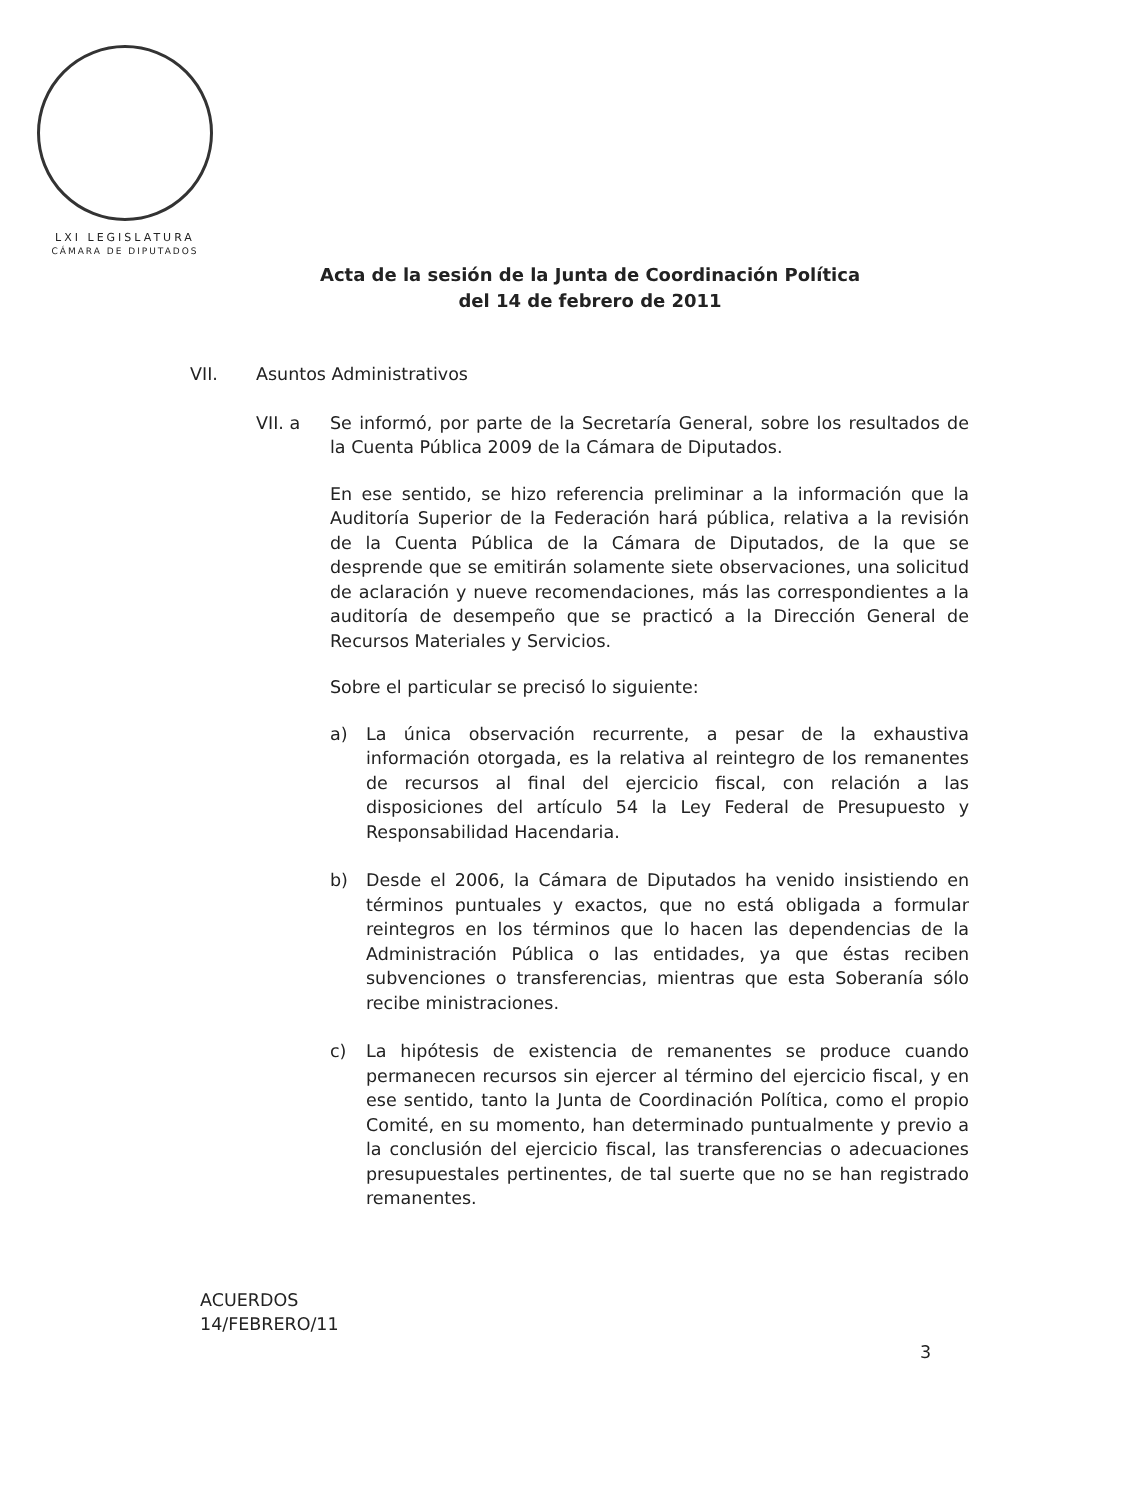LXI LEGISLATURA
CÁMARA DE DIPUTADOS
Acta de la sesión de la Junta de Coordinación Política
del 14 de febrero de 2011
VII. Asuntos Administrativos
VII. a Se informó, por parte de la Secretaría General, sobre los resultados de la Cuenta Pública 2009 de la Cámara de Diputados.
En ese sentido, se hizo referencia preliminar a la información que la Auditoría Superior de la Federación hará pública, relativa a la revisión de la Cuenta Pública de la Cámara de Diputados, de la que se desprende que se emitirán solamente siete observaciones, una solicitud de aclaración y nueve recomendaciones, más las correspondientes a la auditoría de desempeño que se practicó a la Dirección General de Recursos Materiales y Servicios.
Sobre el particular se precisó lo siguiente:
a) La única observación recurrente, a pesar de la exhaustiva información otorgada, es la relativa al reintegro de los remanentes de recursos al final del ejercicio fiscal, con relación a las disposiciones del artículo 54 la Ley Federal de Presupuesto y Responsabilidad Hacendaria.
b) Desde el 2006, la Cámara de Diputados ha venido insistiendo en términos puntuales y exactos, que no está obligada a formular reintegros en los términos que lo hacen las dependencias de la Administración Pública o las entidades, ya que éstas reciben subvenciones o transferencias, mientras que esta Soberanía sólo recibe ministraciones.
c) La hipótesis de existencia de remanentes se produce cuando permanecen recursos sin ejercer al término del ejercicio fiscal, y en ese sentido, tanto la Junta de Coordinación Política, como el propio Comité, en su momento, han determinado puntualmente y previo a la conclusión del ejercicio fiscal, las transferencias o adecuaciones presupuestales pertinentes, de tal suerte que no se han registrado remanentes.
ACUERDOS
14/FEBRERO/11
3